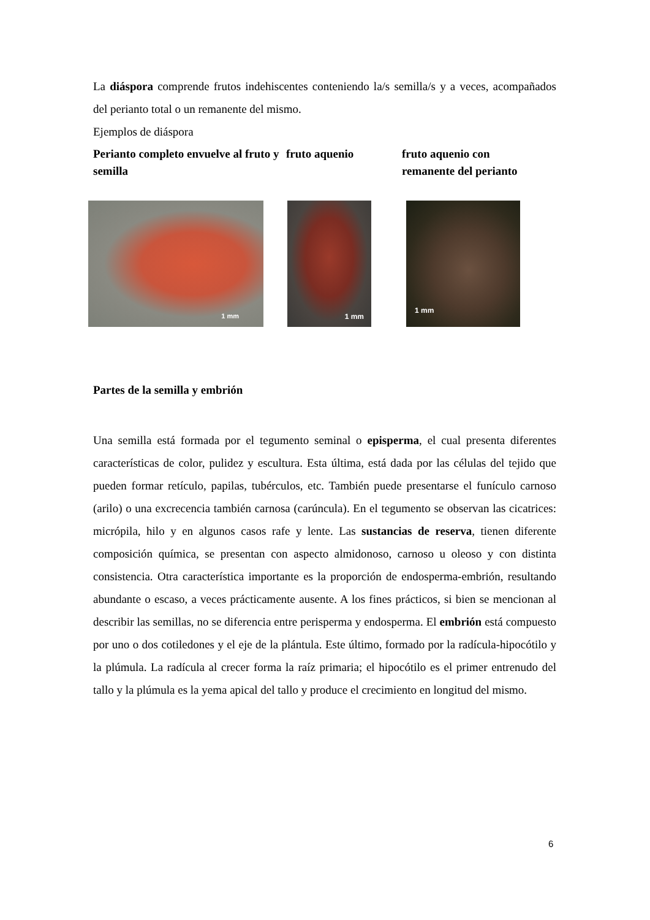La diáspora comprende frutos indehiscentes conteniendo la/s semilla/s y a veces, acompañados del perianto total o un remanente del mismo.
Ejemplos de diáspora
Perianto completo envuelve al fruto y semilla
fruto aquenio fruto aquenio con
remanente del perianto
1 mm
1 mm
1 mm
Partes de la semilla y embrión
Una semilla está formada por el tegumento seminal o episperma, el cual presenta diferentes características de color, pulidez y escultura. Esta última, está dada por las células del tejido que pueden formar retículo, papilas, tubérculos, etc. También puede presentarse el funículo carnoso (arilo) o una excrecencia también carnosa (carúncula). En el tegumento se observan las cicatrices: micrópila, hilo y en algunos casos rafe y lente. Las sustancias de reserva, tienen diferente composición química, se presentan con aspecto almidonoso, carnoso u oleoso y con distinta consistencia. Otra característica importante es la proporción de endosperma-embrión, resultando abundante o escaso, a veces prácticamente ausente. A los fines prácticos, si bien se mencionan al describir las semillas, no se diferencia entre perisperma y endosperma. El embrión está compuesto por uno o dos cotiledones y el eje de la plántula. Este último, formado por la radícula-hipocótilo y la plúmula. La radícula al crecer forma la raíz primaria; el hipocótilo es el primer entrenudo del tallo y la plúmula es la yema apical del tallo y produce el crecimiento en longitud del mismo.
6